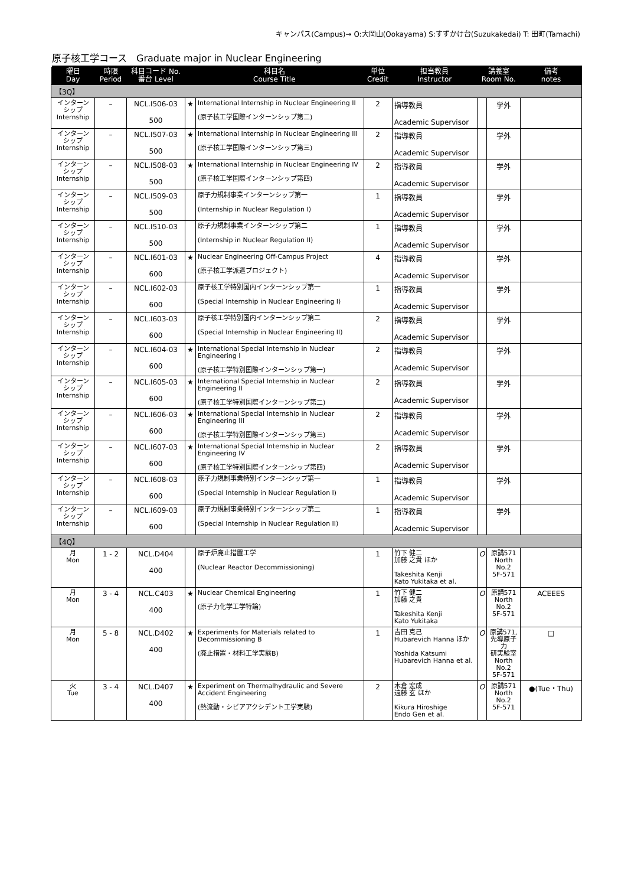キャンパス(Campus)→ O:大岡山(Ookayama) S:すずかけ台(Suzukakedai) T: 田町(Tamachi)
原子核工学コース　Graduate major in Nuclear Engineering
| 曜日 Day | 時限 Period | 科目コード No. 番台 Level | 科目名 Course Title | | 単位 Credit | 担当教員 Instructor | 講義室 Room No. | | 備考 notes |
| --- | --- | --- | --- | --- | --- | --- | --- | --- | --- |
| 【3Q】 | | | | | | | | | |
| インターン シップ Internship | – | NCL.I506-03 500 | ★ | International Internship in Nuclear Engineering II (原子核工学国際インターンシップ第二) | 2 | 指導教員 Academic Supervisor | | 学外 | |
| インターン シップ Internship | – | NCL.I507-03 500 | ★ | International Internship in Nuclear Engineering III (原子核工学国際インターンシップ第三) | 2 | 指導教員 Academic Supervisor | | 学外 | |
| インターン シップ Internship | – | NCL.I508-03 500 | ★ | International Internship in Nuclear Engineering IV (原子核工学国際インターンシップ第四) | 2 | 指導教員 Academic Supervisor | | 学外 | |
| インターン シップ Internship | – | NCL.I509-03 500 | | 原子力規制事業インターンシップ第一 (Internship in Nuclear Regulation I) | 1 | 指導教員 Academic Supervisor | | 学外 | |
| インターン シップ Internship | – | NCL.I510-03 500 | | 原子力規制事業インターンシップ第二 (Internship in Nuclear Regulation II) | 1 | 指導教員 Academic Supervisor | | 学外 | |
| インターン シップ Internship | – | NCL.I601-03 600 | ★ | Nuclear Engineering Off-Campus Project (原子核工学派遣プロジェクト) | 4 | 指導教員 Academic Supervisor | | 学外 | |
| インターン シップ Internship | – | NCL.I602-03 600 | | 原子核工学特別国内インターンシップ第一 (Special Internship in Nuclear Engineering I) | 1 | 指導教員 Academic Supervisor | | 学外 | |
| インターン シップ Internship | – | NCL.I603-03 600 | | 原子核工学特別国内インターンシップ第二 (Special Internship in Nuclear Engineering II) | 2 | 指導教員 Academic Supervisor | | 学外 | |
| インターン シップ Internship | – | NCL.I604-03 600 | ★ | International Special Internship in Nuclear Engineering I (原子核工学特別国際インターンシップ第一) | 2 | 指導教員 Academic Supervisor | | 学外 | |
| インターン シップ Internship | – | NCL.I605-03 600 | ★ | International Special Internship in Nuclear Engineering II (原子核工学特別国際インターンシップ第二) | 2 | 指導教員 Academic Supervisor | | 学外 | |
| インターン シップ Internship | – | NCL.I606-03 600 | ★ | International Special Internship in Nuclear Engineering III (原子核工学特別国際インターンシップ第三) | 2 | 指導教員 Academic Supervisor | | 学外 | |
| インターン シップ Internship | – | NCL.I607-03 600 | ★ | International Special Internship in Nuclear Engineering IV (原子核工学特別国際インターンシップ第四) | 2 | 指導教員 Academic Supervisor | | 学外 | |
| インターン シップ Internship | – | NCL.I608-03 600 | | 原子力規制事業特別インターンシップ第一 (Special Internship in Nuclear Regulation I) | 1 | 指導教員 Academic Supervisor | | 学外 | |
| インターン シップ Internship | – | NCL.I609-03 600 | | 原子力規制事業特別インターンシップ第二 (Special Internship in Nuclear Regulation II) | 1 | 指導教員 Academic Supervisor | | 学外 | |
| 【4Q】 | | | | | | | | | |
| 月 Mon | 1 - 2 | NCL.D404 400 | | 原子炉廃止措置工学 (Nuclear Reactor Decommissioning) | 1 | 竹下 健二 加藤 之貴 ほか Takeshita Kenji Kato Yukitaka et al. | O | 原講571 North No.2 5F-571 | |
| 月 Mon | 3 - 4 | NCL.C403 400 | ★ | Nuclear Chemical Engineering (原子力化学工学特論) | 1 | 竹下 健二 加藤 之貴 Takeshita Kenji Kato Yukitaka | O | 原講571 North No.2 5F-571 | ACEEES |
| 月 Mon | 5 - 8 | NCL.D402 400 | ★ | Experiments for Materials related to Decommissioning B (廃止措置・材料工学実験B) | 1 | 吉田 克己 Hubarevich Hanna ほか Yoshida Katsumi Hubarevich Hanna et al. | O | 原講571, 先導原子力 研実験室 North No.2 5F-571 | □ |
| 火 Tue | 3 - 4 | NCL.D407 400 | ★ | Experiment on Thermalhydraulic and Severe Accident Engineering (熱流動・シビアアクシデント工学実験) | 2 | 木倉 宏成 遠藤 玄 ほか Kikura Hiroshige Endo Gen et al. | O | 原講571 North No.2 5F-571 | ●(Tue・Thu) |